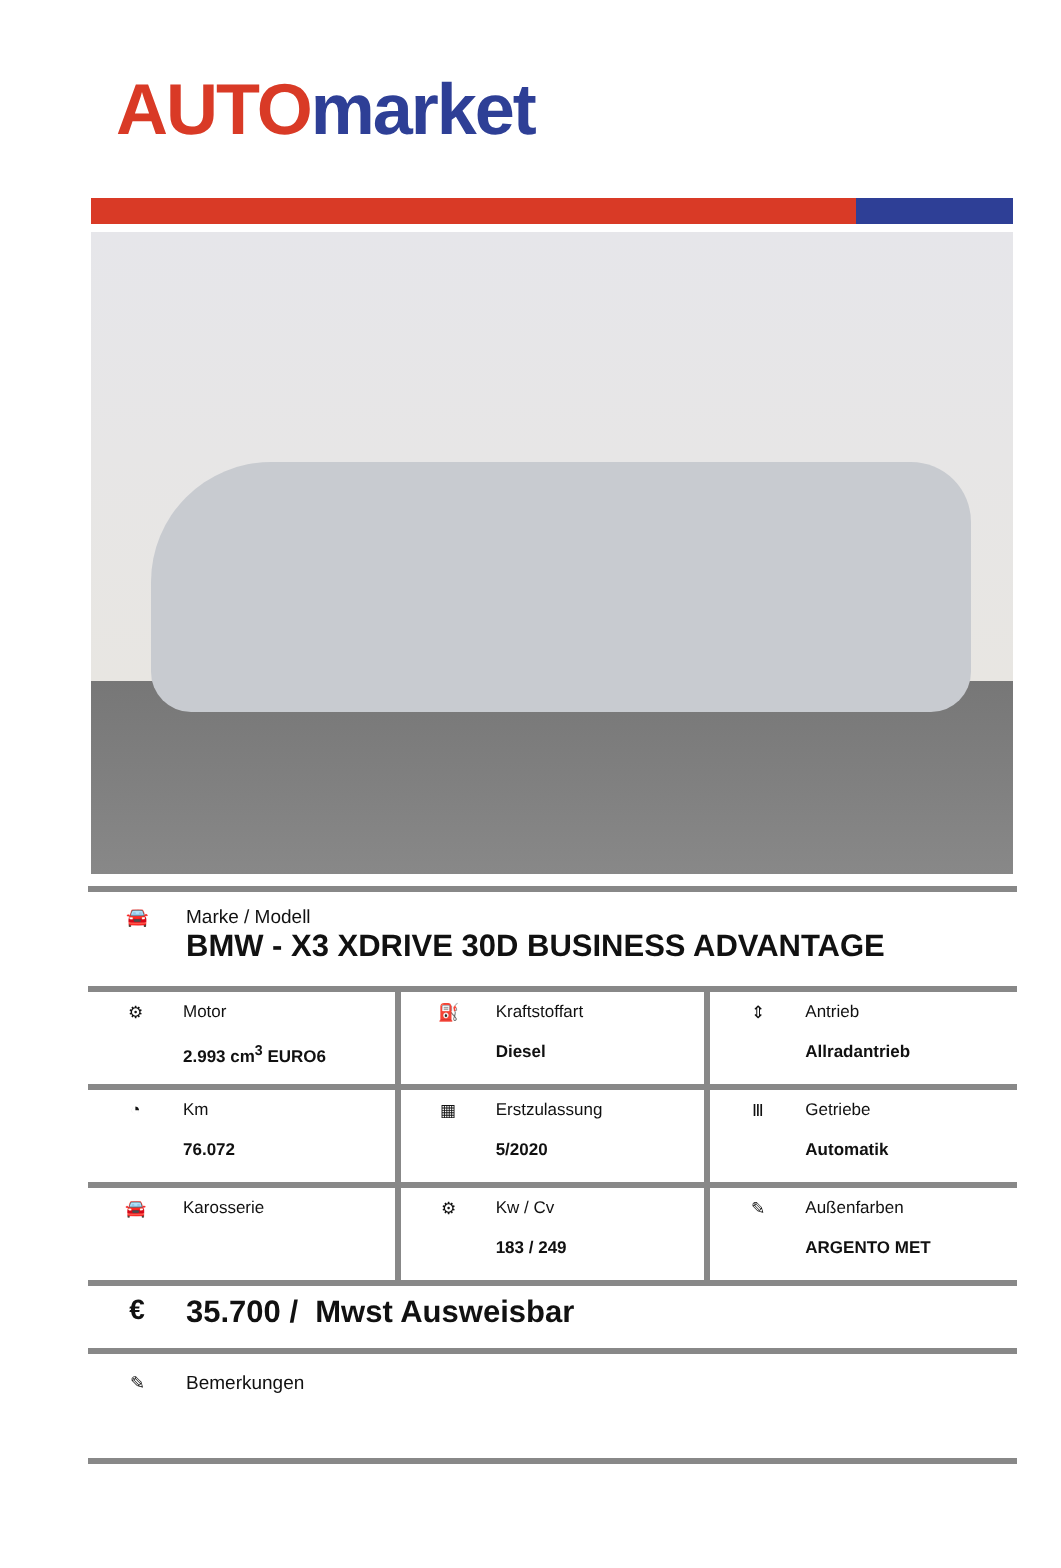AUTO market
🚘 Marke / Modell
BMW - X3 XDRIVE 30D BUSINESS ADVANTAGE
| ⚙ Motor 2.993 cm<sup>3</sup> EURO6 | ⛽ Kraftstoffart Diesel | ⇕ Antrieb Allradantrieb |
| ◔ Km 76.072 | ▦ Erstzulassung 5/2020 | Ⅲ Getriebe Automatik |
| 🚘 Karosserie | ⚙ Kw / Cv 183 / 249 | ✎ Außenfarben ARGENTO MET |
€ 35.700 / Mwst Ausweisbar
✎ Bemerkungen